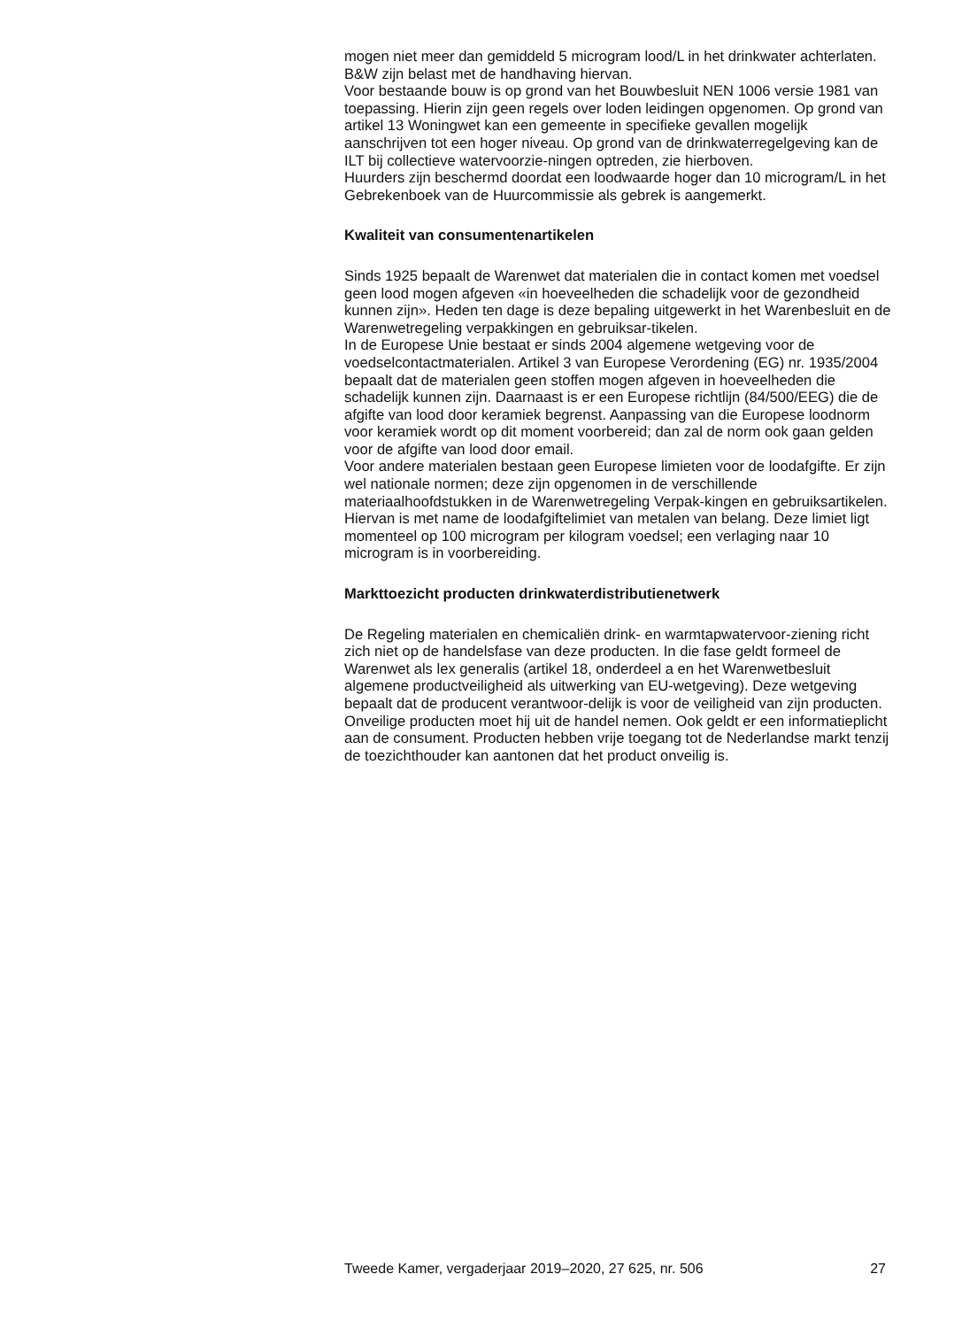mogen niet meer dan gemiddeld 5 microgram lood/L in het drinkwater achterlaten. B&W zijn belast met de handhaving hiervan.
Voor bestaande bouw is op grond van het Bouwbesluit NEN 1006 versie 1981 van toepassing. Hierin zijn geen regels over loden leidingen opgenomen. Op grond van artikel 13 Woningwet kan een gemeente in specifieke gevallen mogelijk aanschrijven tot een hoger niveau. Op grond van de drinkwaterregelgeving kan de ILT bij collectieve watervoorzie-ningen optreden, zie hierboven.
Huurders zijn beschermd doordat een loodwaarde hoger dan 10 microgram/L in het Gebrekenboek van de Huurcommissie als gebrek is aangemerkt.
Kwaliteit van consumentenartikelen
Sinds 1925 bepaalt de Warenwet dat materialen die in contact komen met voedsel geen lood mogen afgeven «in hoeveelheden die schadelijk voor de gezondheid kunnen zijn». Heden ten dage is deze bepaling uitgewerkt in het Warenbesluit en de Warenwetregeling verpakkingen en gebruiksar-tikelen.
In de Europese Unie bestaat er sinds 2004 algemene wetgeving voor de voedselcontactmaterialen. Artikel 3 van Europese Verordening (EG) nr. 1935/2004 bepaalt dat de materialen geen stoffen mogen afgeven in hoeveelheden die schadelijk kunnen zijn. Daarnaast is er een Europese richtlijn (84/500/EEG) die de afgifte van lood door keramiek begrenst. Aanpassing van die Europese loodnorm voor keramiek wordt op dit moment voorbereid; dan zal de norm ook gaan gelden voor de afgifte van lood door email.
Voor andere materialen bestaan geen Europese limieten voor de loodafgifte. Er zijn wel nationale normen; deze zijn opgenomen in de verschillende materiaalhoofdstukken in de Warenwetregeling Verpak-kingen en gebruiksartikelen. Hiervan is met name de loodafgiftelimiet van metalen van belang. Deze limiet ligt momenteel op 100 microgram per kilogram voedsel; een verlaging naar 10 microgram is in voorbereiding.
Markttoezicht producten drinkwaterdistributienetwerk
De Regeling materialen en chemicaliën drink- en warmtapwatervoor-ziening richt zich niet op de handelsfase van deze producten. In die fase geldt formeel de Warenwet als lex generalis (artikel 18, onderdeel a en het Warenwetbesluit algemene productveiligheid als uitwerking van EU-wetgeving). Deze wetgeving bepaalt dat de producent verantwoor-delijk is voor de veiligheid van zijn producten. Onveilige producten moet hij uit de handel nemen. Ook geldt er een informatieplicht aan de consument. Producten hebben vrije toegang tot de Nederlandse markt tenzij de toezichthouder kan aantonen dat het product onveilig is.
Tweede Kamer, vergaderjaar 2019–2020, 27 625, nr. 506 27